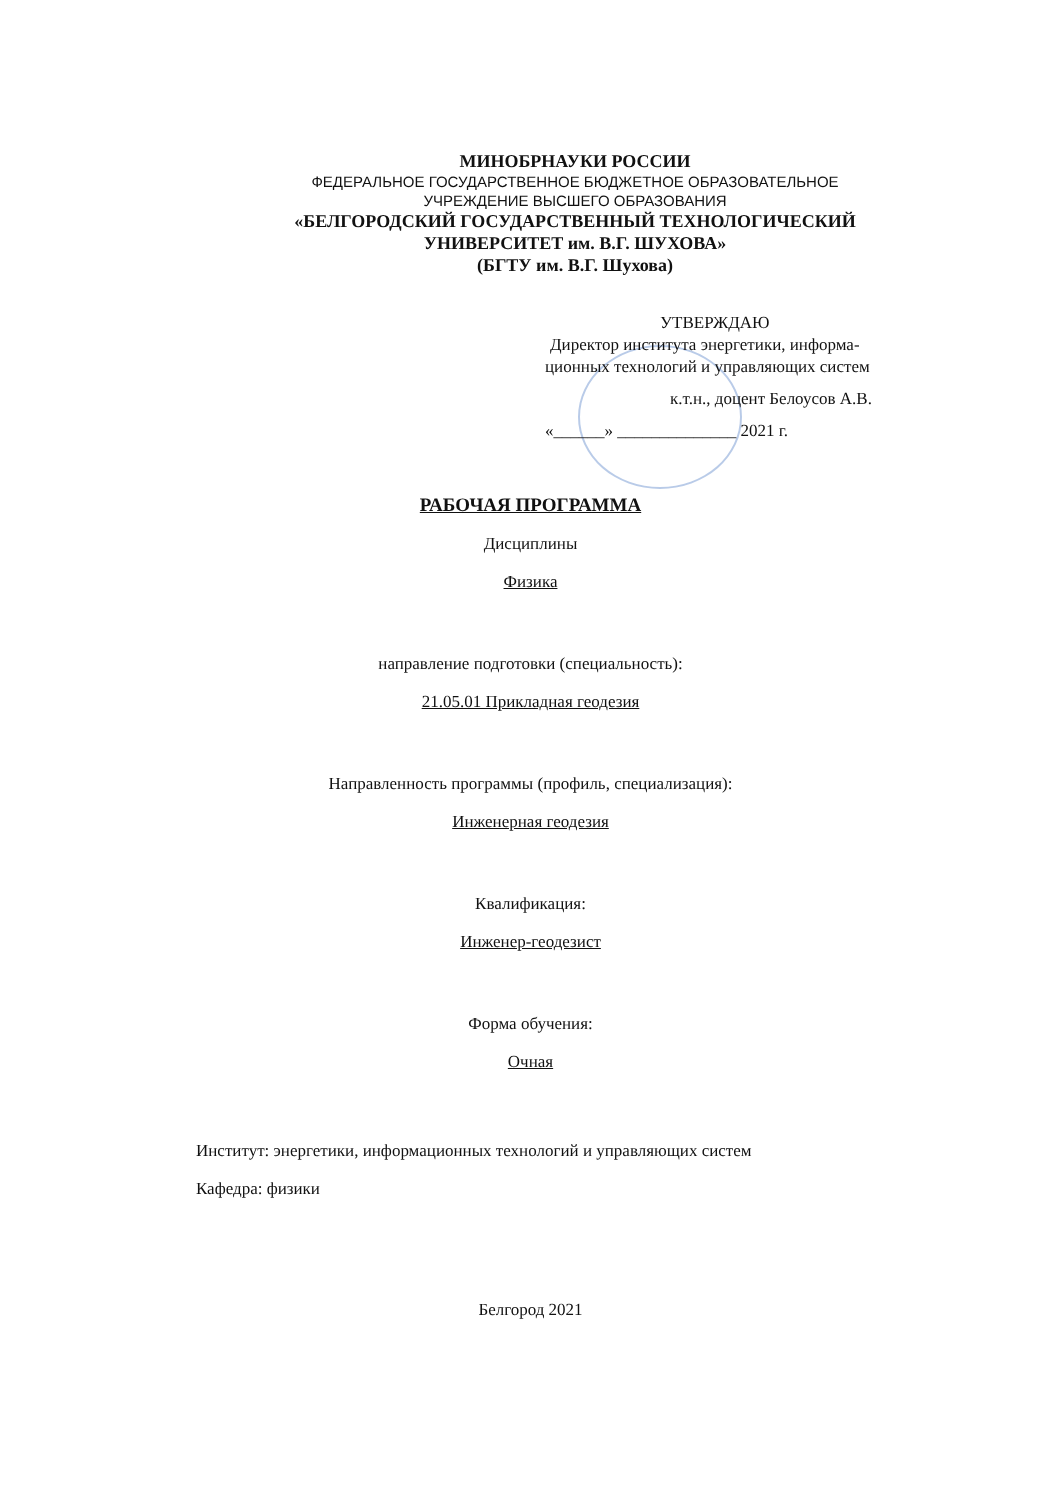МИНОБРНАУКИ РОССИИ
ФЕДЕРАЛЬНОЕ ГОСУДАРСТВЕННОЕ БЮДЖЕТНОЕ ОБРАЗОВАТЕЛЬНОЕ
УЧРЕЖДЕНИЕ ВЫСШЕГО ОБРАЗОВАНИЯ
«БЕЛГОРОДСКИЙ ГОСУДАРСТВЕННЫЙ ТЕХНОЛОГИЧЕСКИЙ
УНИВЕРСИТЕТ им. В.Г. ШУХОВА»
(БГТУ им. В.Г. Шухова)
УТВЕРЖДАЮ
Директор института энергетики, информа-
ционных технологий и управляющих систем
к.т.н., доцент Белоусов А.В.
«______» ______________ 2021 г.
РАБОЧАЯ ПРОГРАММА
Дисциплины
Физика
направление подготовки (специальность):
21.05.01 Прикладная геодезия
Направленность программы (профиль, специализация):
Инженерная геодезия
Квалификация:
Инженер-геодезист
Форма обучения:
Очная
Институт: энергетики, информационных технологий и управляющих систем
Кафедра: физики
Белгород 2021